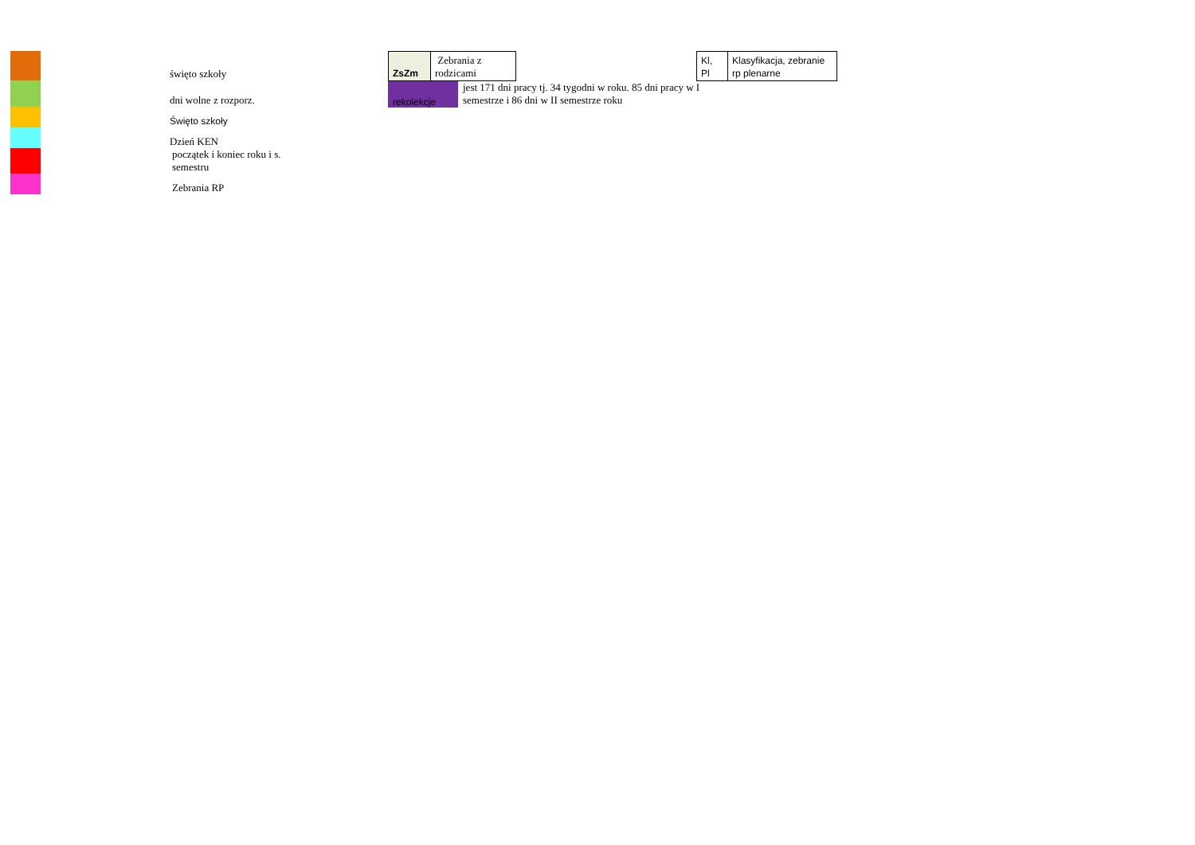święto szkoły
dni wolne z rozporz.
Święto szkoły
Dzień KEN
początek i koniec roku i s.
semestru
Zebrania RP
| ZsZm | Zebrania z rodzicami |
rekolekcje
jest 171 dni pracy tj. 34 tygodni w roku. 85 dni pracy w I
semestrze i 86 dni w II semestrze roku
| Kl, Pl | Klasyfikacja, zebranie rp plenarne |